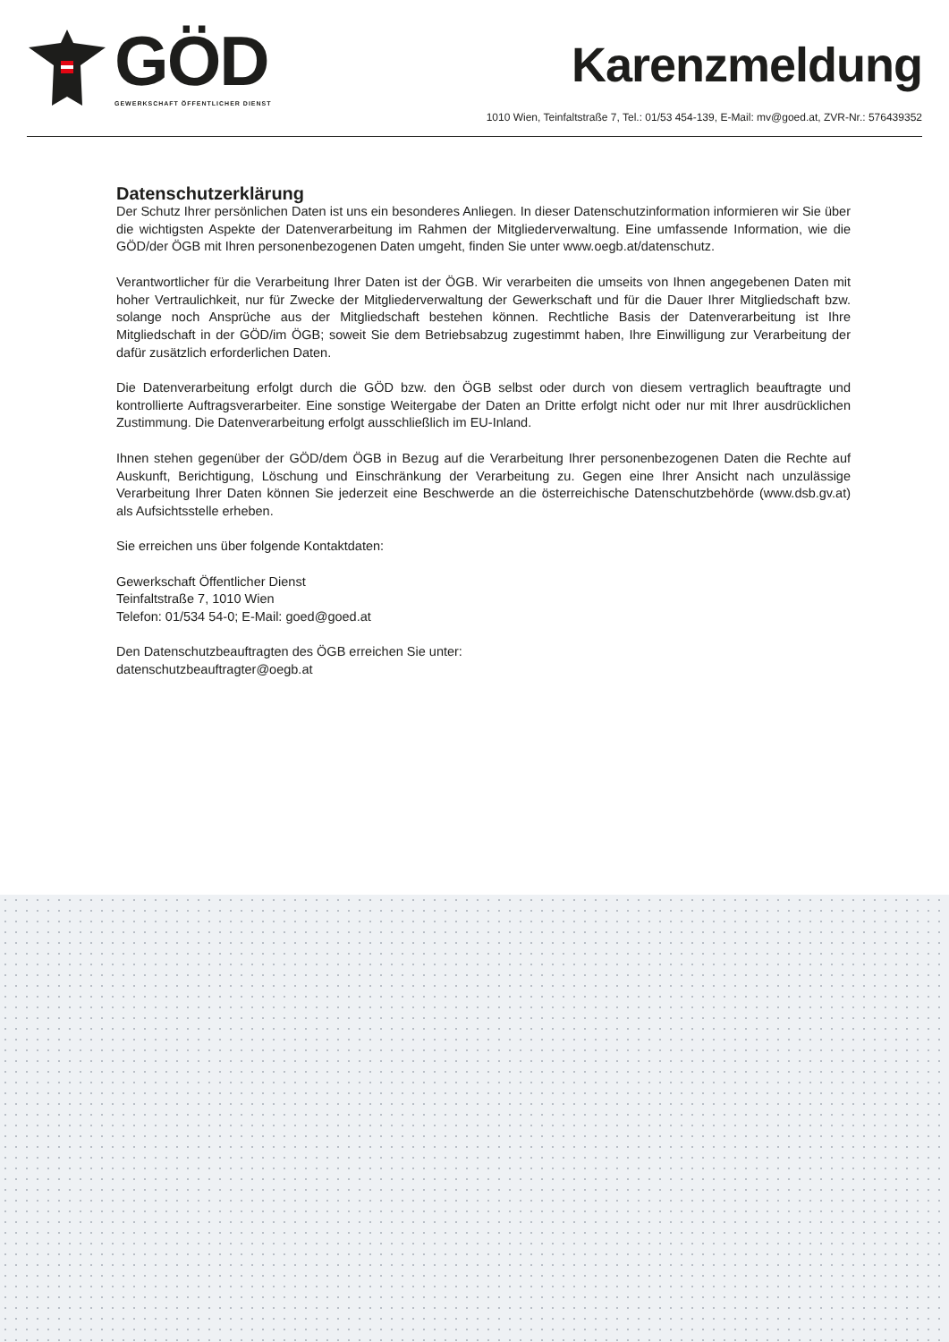GÖD
GEWERKSCHAFT ÖFFENTLICHER DIENST
Karenzmeldung
1010 Wien, Teinfaltstraße 7, Tel.: 01/53 454-139, E-Mail: mv@goed.at, ZVR-Nr.: 576439352
Datenschutzerklärung
Der Schutz Ihrer persönlichen Daten ist uns ein besonderes Anliegen. In dieser Datenschutzinformation informieren wir Sie über die wichtigsten Aspekte der Datenverarbeitung im Rahmen der Mitgliederverwaltung. Eine umfassende Information, wie die GÖD/der ÖGB mit Ihren personenbezogenen Daten umgeht, finden Sie unter www.oegb.at/datenschutz.
Verantwortlicher für die Verarbeitung Ihrer Daten ist der ÖGB. Wir verarbeiten die umseits von Ihnen angegebenen Daten mit hoher Vertraulichkeit, nur für Zwecke der Mitgliederverwaltung der Gewerkschaft und für die Dauer Ihrer Mitgliedschaft bzw. solange noch Ansprüche aus der Mitgliedschaft bestehen können. Rechtliche Basis der Datenverarbeitung ist Ihre Mitgliedschaft in der GÖD/im ÖGB; soweit Sie dem Betriebsabzug zugestimmt haben, Ihre Einwilligung zur Verarbeitung der dafür zusätzlich erforderlichen Daten.
Die Datenverarbeitung erfolgt durch die GÖD bzw. den ÖGB selbst oder durch von diesem vertraglich beauftragte und kontrollierte Auftragsverarbeiter. Eine sonstige Weitergabe der Daten an Dritte erfolgt nicht oder nur mit Ihrer ausdrücklichen Zustimmung. Die Datenverarbeitung erfolgt ausschließlich im EU-Inland.
Ihnen stehen gegenüber der GÖD/dem ÖGB in Bezug auf die Verarbeitung Ihrer personenbezogenen Daten die Rechte auf Auskunft, Berichtigung, Löschung und Einschränkung der Verarbeitung zu. Gegen eine Ihrer Ansicht nach unzulässige Verarbeitung Ihrer Daten können Sie jederzeit eine Beschwerde an die österreichische Datenschutzbehörde (www.dsb.gv.at) als Aufsichtsstelle erheben.
Sie erreichen uns über folgende Kontaktdaten:
Gewerkschaft Öffentlicher Dienst
Teinfaltstraße 7, 1010 Wien
Telefon: 01/534 54-0; E-Mail: goed@goed.at
Den Datenschutzbeauftragten des ÖGB erreichen Sie unter:
datenschutzbeauftragter@oegb.at